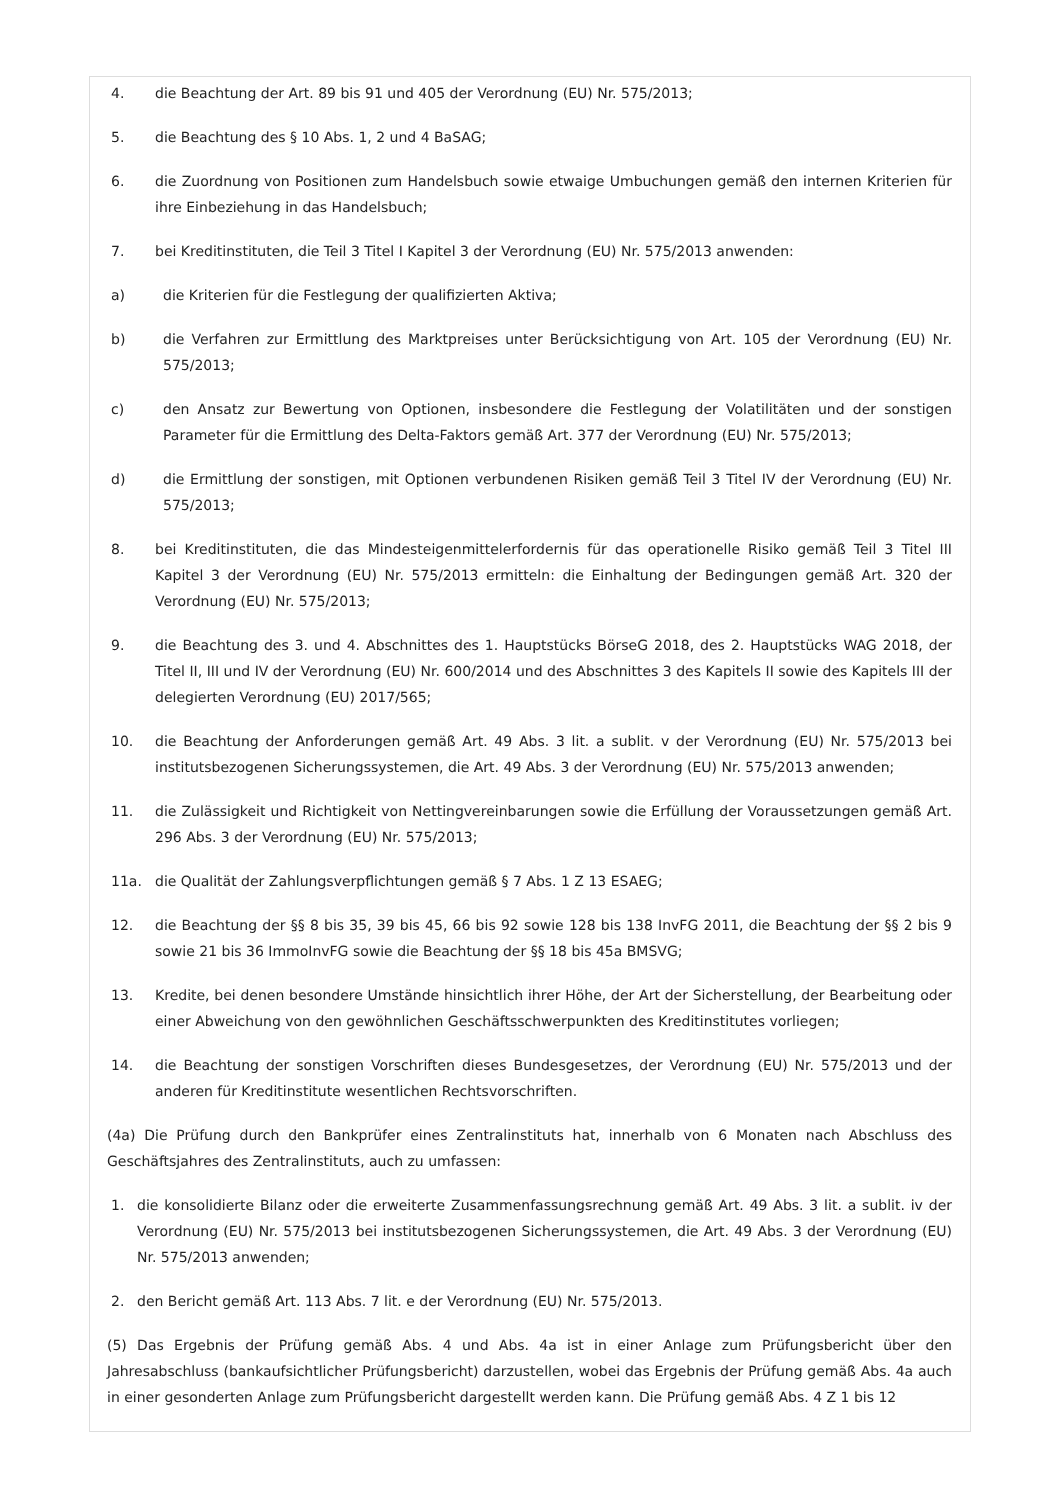4. die Beachtung der Art. 89 bis 91 und 405 der Verordnung (EU) Nr. 575/2013;
5. die Beachtung des § 10 Abs. 1, 2 und 4 BaSAG;
6. die Zuordnung von Positionen zum Handelsbuch sowie etwaige Umbuchungen gemäß den internen Kriterien für ihre Einbeziehung in das Handelsbuch;
7. bei Kreditinstituten, die Teil 3 Titel I Kapitel 3 der Verordnung (EU) Nr. 575/2013 anwenden:
a) die Kriterien für die Festlegung der qualifizierten Aktiva;
b) die Verfahren zur Ermittlung des Marktpreises unter Berücksichtigung von Art. 105 der Verordnung (EU) Nr. 575/2013;
c) den Ansatz zur Bewertung von Optionen, insbesondere die Festlegung der Volatilitäten und der sonstigen Parameter für die Ermittlung des Delta-Faktors gemäß Art. 377 der Verordnung (EU) Nr. 575/2013;
d) die Ermittlung der sonstigen, mit Optionen verbundenen Risiken gemäß Teil 3 Titel IV der Verordnung (EU) Nr. 575/2013;
8. bei Kreditinstituten, die das Mindesteigenmittelerfordernis für das operationelle Risiko gemäß Teil 3 Titel III Kapitel 3 der Verordnung (EU) Nr. 575/2013 ermitteln: die Einhaltung der Bedingungen gemäß Art. 320 der Verordnung (EU) Nr. 575/2013;
9. die Beachtung des 3. und 4. Abschnittes des 1. Hauptstücks BörseG 2018, des 2. Hauptstücks WAG 2018, der Titel II, III und IV der Verordnung (EU) Nr. 600/2014 und des Abschnittes 3 des Kapitels II sowie des Kapitels III der delegierten Verordnung (EU) 2017/565;
10. die Beachtung der Anforderungen gemäß Art. 49 Abs. 3 lit. a sublit. v der Verordnung (EU) Nr. 575/2013 bei institutsbezogenen Sicherungssystemen, die Art. 49 Abs. 3 der Verordnung (EU) Nr. 575/2013 anwenden;
11. die Zulässigkeit und Richtigkeit von Nettingvereinbarungen sowie die Erfüllung der Voraussetzungen gemäß Art. 296 Abs. 3 der Verordnung (EU) Nr. 575/2013;
11a. die Qualität der Zahlungsverpflichtungen gemäß § 7 Abs. 1 Z 13 ESAEG;
12. die Beachtung der §§ 8 bis 35, 39 bis 45, 66 bis 92 sowie 128 bis 138 InvFG 2011, die Beachtung der §§ 2 bis 9 sowie 21 bis 36 ImmoInvFG sowie die Beachtung der §§ 18 bis 45a BMSVG;
13. Kredite, bei denen besondere Umstände hinsichtlich ihrer Höhe, der Art der Sicherstellung, der Bearbeitung oder einer Abweichung von den gewöhnlichen Geschäftsschwerpunkten des Kreditinstitutes vorliegen;
14. die Beachtung der sonstigen Vorschriften dieses Bundesgesetzes, der Verordnung (EU) Nr. 575/2013 und der anderen für Kreditinstitute wesentlichen Rechtsvorschriften.
(4a) Die Prüfung durch den Bankprüfer eines Zentralinstituts hat, innerhalb von 6 Monaten nach Abschluss des Geschäftsjahres des Zentralinstituts, auch zu umfassen:
1. die konsolidierte Bilanz oder die erweiterte Zusammenfassungsrechnung gemäß Art. 49 Abs. 3 lit. a sublit. iv der Verordnung (EU) Nr. 575/2013 bei institutsbezogenen Sicherungssystemen, die Art. 49 Abs. 3 der Verordnung (EU) Nr. 575/2013 anwenden;
2. den Bericht gemäß Art. 113 Abs. 7 lit. e der Verordnung (EU) Nr. 575/2013.
(5) Das Ergebnis der Prüfung gemäß Abs. 4 und Abs. 4a ist in einer Anlage zum Prüfungsbericht über den Jahresabschluss (bankaufsichtlicher Prüfungsbericht) darzustellen, wobei das Ergebnis der Prüfung gemäß Abs. 4a auch in einer gesonderten Anlage zum Prüfungsbericht dargestellt werden kann. Die Prüfung gemäß Abs. 4 Z 1 bis 12